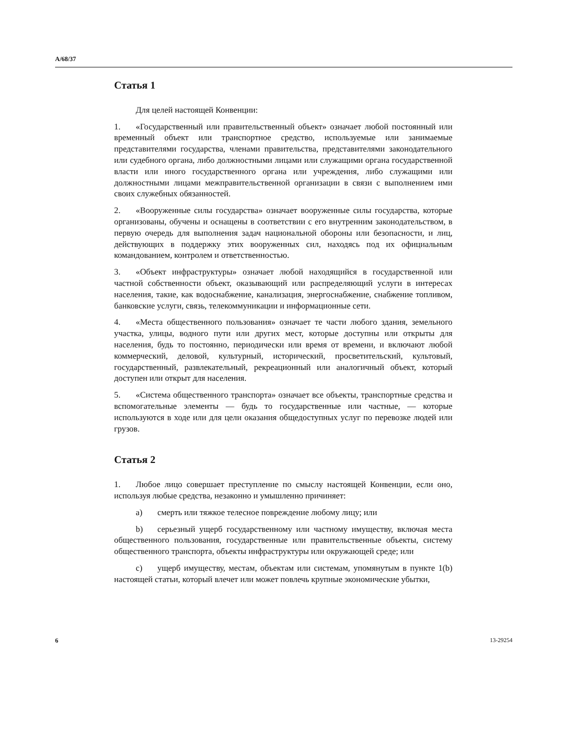A/68/37
Статья 1
Для целей настоящей Конвенции:
1. «Государственный или правительственный объект» означает любой постоянный или временный объект или транспортное средство, используемые или занимаемые представителями государства, членами правительства, представителями законодательного или судебного органа, либо должностными лицами или служащими органа государственной власти или иного государственного органа или учреждения, либо служащими или должностными лицами межправительственной организации в связи с выполнением ими своих служебных обязанностей.
2. «Вооруженные силы государства» означает вооруженные силы государства, которые организованы, обучены и оснащены в соответствии с его внутренним законодательством, в первую очередь для выполнения задач национальной обороны или безопасности, и лиц, действующих в поддержку этих вооруженных сил, находясь под их официальным командованием, контролем и ответственностью.
3. «Объект инфраструктуры» означает любой находящийся в государственной или частной собственности объект, оказывающий или распределяющий услуги в интересах населения, такие, как водоснабжение, канализация, энергоснабжение, снабжение топливом, банковские услуги, связь, телекоммуникации и информационные сети.
4. «Места общественного пользования» означает те части любого здания, земельного участка, улицы, водного пути или других мест, которые доступны или открыты для населения, будь то постоянно, периодически или время от времени, и включают любой коммерческий, деловой, культурный, исторический, просветительский, культовый, государственный, развлекательный, рекреационный или аналогичный объект, который доступен или открыт для населения.
5. «Система общественного транспорта» означает все объекты, транспортные средства и вспомогательные элементы — будь то государственные или частные, — которые используются в ходе или для цели оказания общедоступных услуг по перевозке людей или грузов.
Статья 2
1. Любое лицо совершает преступление по смыслу настоящей Конвенции, если оно, используя любые средства, незаконно и умышленно причиняет:
a) смерть или тяжкое телесное повреждение любому лицу; или
b) серьезный ущерб государственному или частному имуществу, включая места общественного пользования, государственные или правительственные объекты, систему общественного транспорта, объекты инфраструктуры или окружающей среде; или
c) ущерб имуществу, местам, объектам или системам, упомянутым в пункте 1(b) настоящей статьи, который влечет или может повлечь крупные экономические убытки,
6 13-29254